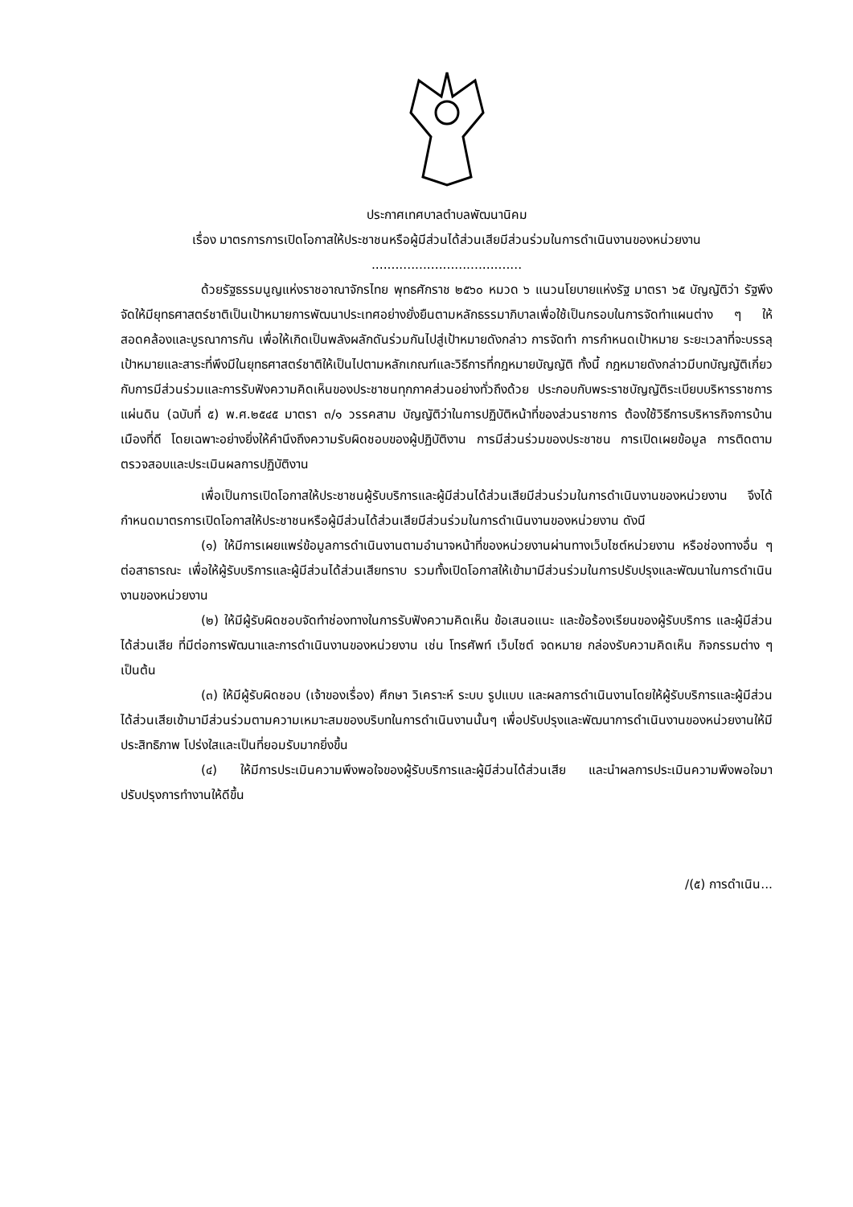ประกาศเทศบาลตำบลพัฒนานิคม
เรื่อง มาตรการการเปิดโอกาสให้ประชาชนหรือผู้มีส่วนได้ส่วนเสียมีส่วนร่วมในการดำเนินงานของหน่วยงาน
......................................
ด้วยรัฐธรรมนูญแห่งราชอาณาจักรไทย พุทธศักราช ๒๕๖๐ หมวด ๖ แนวนโยบายแห่งรัฐ มาตรา ๖๕ บัญญัติว่า รัฐพึงจัดให้มียุทธศาสตร์ชาติเป็นเป้าหมายการพัฒนาประเทศอย่างยั่งยืนตามหลักธรรมาภิบาลเพื่อใช้เป็นกรอบในการจัดทำแผนต่าง ๆ ให้สอดคล้องและบูรณาการกัน เพื่อให้เกิดเป็นพลังผลักดันร่วมกันไปสู่เป้าหมายดังกล่าว การจัดทำ การกำหนดเป้าหมาย ระยะเวลาที่จะบรรลุเป้าหมายและสาระที่พึงมีในยุทธศาสตร์ชาติให้เป็นไปตามหลักเกณฑ์และวิธีการที่กฎหมายบัญญัติ ทั้งนี้ กฎหมายดังกล่าวมีบทบัญญัติเกี่ยวกับการมีส่วนร่วมและการรับฟังความคิดเห็นของประชาชนทุกภาคส่วนอย่างทั่วถึงด้วย ประกอบกับพระราชบัญญัติระเบียบบริหารราชการแผ่นดิน (ฉบับที่ ๕) พ.ศ.๒๕๔๕ มาตรา ๓/๑ วรรคสาม บัญญัติว่าในการปฏิบัติหน้าที่ของส่วนราชการ ต้องใช้วิธีการบริหารกิจการบ้านเมืองที่ดี โดยเฉพาะอย่างยิ่งให้คำนึงถึงความรับผิดชอบของผู้ปฏิบัติงาน การมีส่วนร่วมของประชาชน การเปิดเผยข้อมูล การติดตามตรวจสอบและประเมินผลการปฏิบัติงาน
เพื่อเป็นการเปิดโอกาสให้ประชาชนผู้รับบริการและผู้มีส่วนได้ส่วนเสียมีส่วนร่วมในการดำเนินงานของหน่วยงาน จึงได้กำหนดมาตรการเปิดโอกาสให้ประชาชนหรือผู้มีส่วนได้ส่วนเสียมีส่วนร่วมในการดำเนินงานของหน่วยงาน ดังนี
(๑) ให้มีการเผยแพร่ข้อมูลการดำเนินงานตามอำนาจหน้าที่ของหน่วยงานผ่านทางเว็บไซต์หน่วยงาน หรือช่องทางอื่น ๆ ต่อสาธารณะ เพื่อให้ผู้รับบริการและผู้มีส่วนได้ส่วนเสียทราบ รวมทั้งเปิดโอกาสให้เข้ามามีส่วนร่วมในการปรับปรุงและพัฒนาในการดำเนินงานของหน่วยงาน
(๒) ให้มีผู้รับผิดชอบจัดทำช่องทางในการรับฟังความคิดเห็น ข้อเสนอแนะ และข้อร้องเรียนของผู้รับบริการ และผู้มีส่วนได้ส่วนเสีย ที่มีต่อการพัฒนาและการดำเนินงานของหน่วยงาน เช่น โทรศัพท์ เว็บไซต์ จดหมาย กล่องรับความคิดเห็น กิจกรรมต่าง ๆ เป็นต้น
(๓) ให้มีผู้รับผิดชอบ (เจ้าของเรื่อง) ศึกษา วิเคราะห์ ระบบ รูปแบบ และผลการดำเนินงานโดยให้ผู้รับบริการและผู้มีส่วนได้ส่วนเสียเข้ามามีส่วนร่วมตามความเหมาะสมของบริบทในการดำเนินงานนั้นๆ เพื่อปรับปรุงและพัฒนาการดำเนินงานของหน่วยงานให้มีประสิทธิภาพ โปร่งใสและเป็นที่ยอมรับมากยิ่งขึ้น
(๔) ให้มีการประเมินความพึงพอใจของผู้รับบริการและผู้มีส่วนได้ส่วนเสีย และนำผลการประเมินความพึงพอใจมาปรับปรุงการทำงานให้ดีขึ้น
/(๕) การดำเนิน...